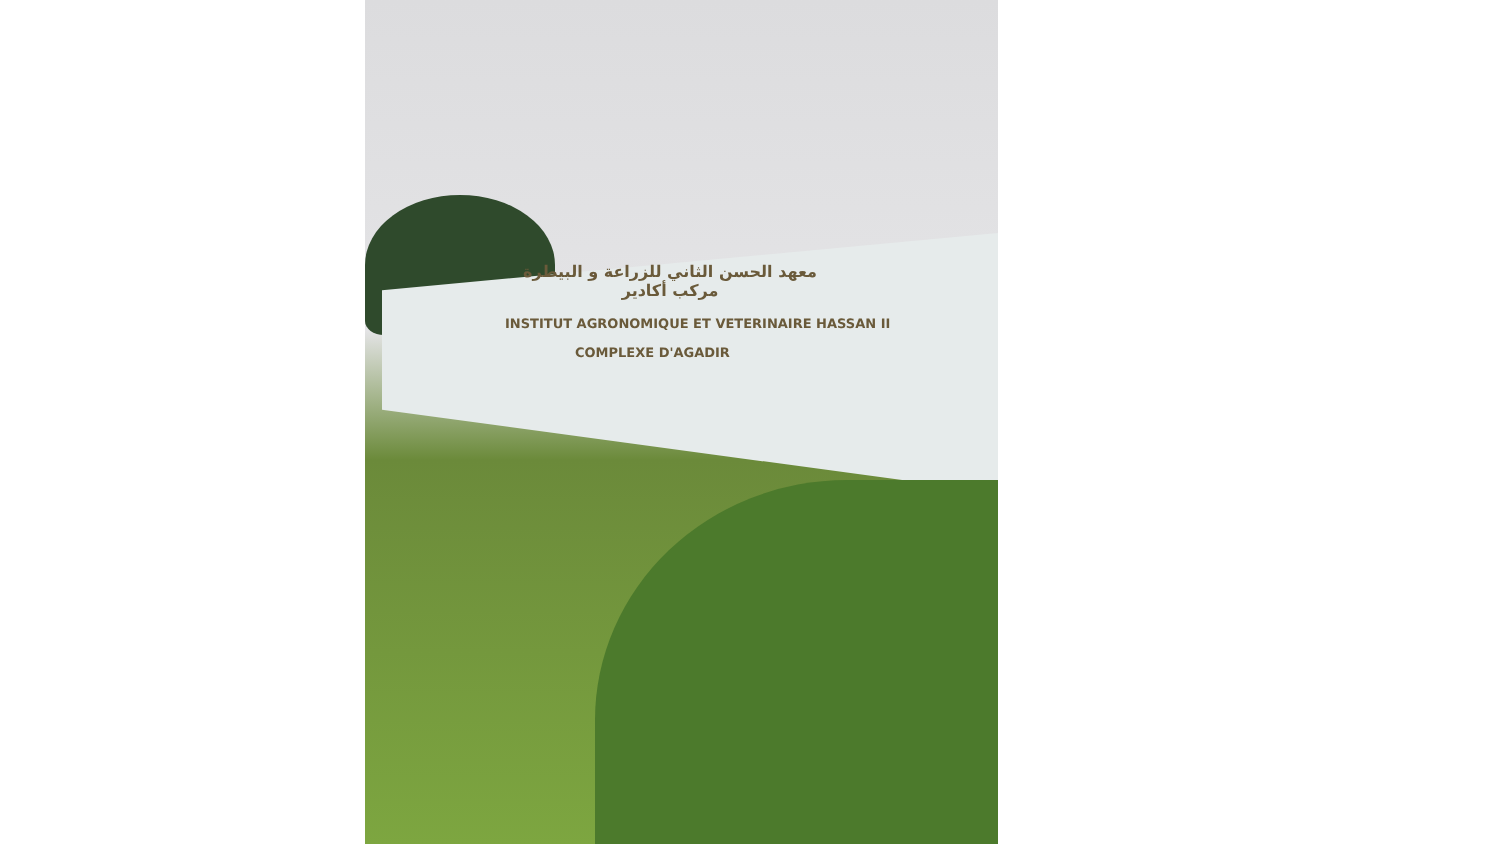معهد الحسن الثاني للزراعة و البيطرة
مركب أكادير
INSTITUT AGRONOMIQUE ET VETERINAIRE HASSAN II
COMPLEXE D'AGADIR